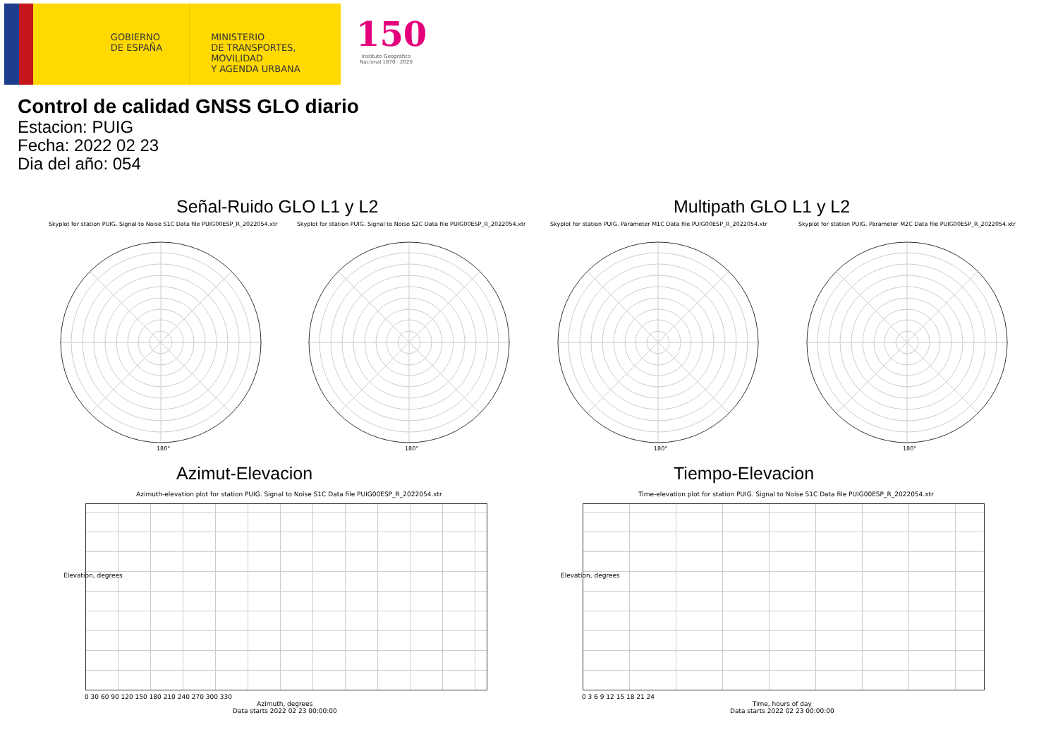GOBIERNO
DE ESPAÑA
MINISTERIO
DE TRANSPORTES, MOVILIDAD
Y AGENDA URBANA
150
Instituto Geográfico Nacional 1870 · 2020
Control de calidad GNSS GLO diario
Estacion: PUIG
Fecha: 2022 02 23
Dia del año: 054
Señal-Ruido GLO L1 y L2 Multipath GLO L1 y L2
Skyplot for station PUIG. Signal to Noise S1C Data file PUIG00ESP_R_2022054.xtr
Skyplot for station PUIG. Signal to Noise S2C Data file PUIG00ESP_R_2022054.xtr
Skyplot for station PUIG. Parameter M1C Data file PUIG00ESP_R_2022054.xtr
Skyplot for station PUIG. Parameter M2C Data file PUIG00ESP_R_2022054.xtr
180° 180° 180° 180°
Azimut-Elevacion Tiempo-Elevacion
Azimuth-elevation plot for station PUIG. Signal to Noise S1C Data file PUIG00ESP_R_2022054.xtr
Time-elevation plot for station PUIG. Signal to Noise S1C Data file PUIG00ESP_R_2022054.xtr
0 30 60 90 120 150 180 210 240 270 300 330
Azimuth, degrees
Data starts 2022 02 23 00:00:00
0 3 6 9 12 15 18 21 24
Time, hours of day
Data starts 2022 02 23 00:00:00
Elevation, degrees Elevation, degrees